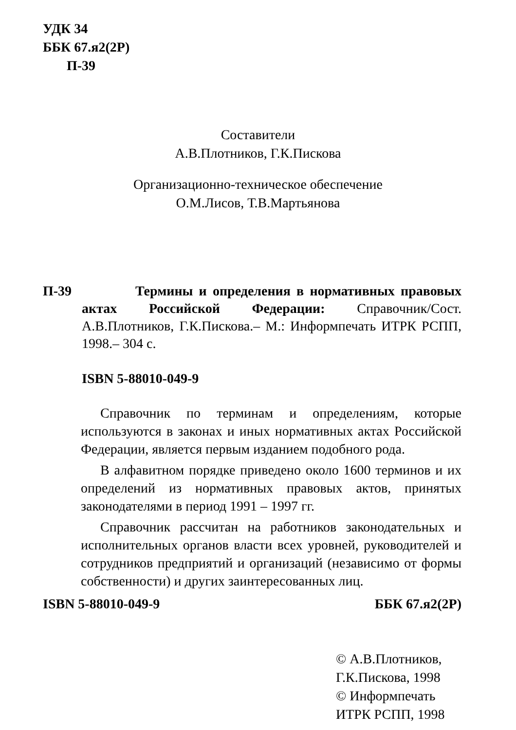УДК 34
ББК 67.я2(2Р)
П-39
Составители
А.В.Плотников, Г.К.Пискова
Организационно-техническое обеспечение
О.М.Лисов, Т.В.Мартьянова
П-39
Термины и определения в нормативных правовых актах Российской Федерации: Справочник/Сост. А.В.Плотников, Г.К.Пискова.– М.: Информпечать ИТРК РСПП, 1998.– 304 с.
ISBN 5-88010-049-9
Справочник по терминам и определениям, которые используются в законах и иных нормативных актах Российской Федерации, является первым изданием подобного рода.
В алфавитном порядке приведено около 1600 терминов и их определений из нормативных правовых актов, принятых законодателями в период 1991 – 1997 гг.
Справочник рассчитан на работников законодательных и исполнительных органов власти всех уровней, руководителей и сотрудников предприятий и организаций (независимо от формы собственности) и других заинтересованных лиц.
ISBN 5-88010-049-9 ББК 67.я2(2Р)
© А.В.Плотников,
Г.К.Пискова, 1998
© Информпечать
ИТРК РСПП, 1998